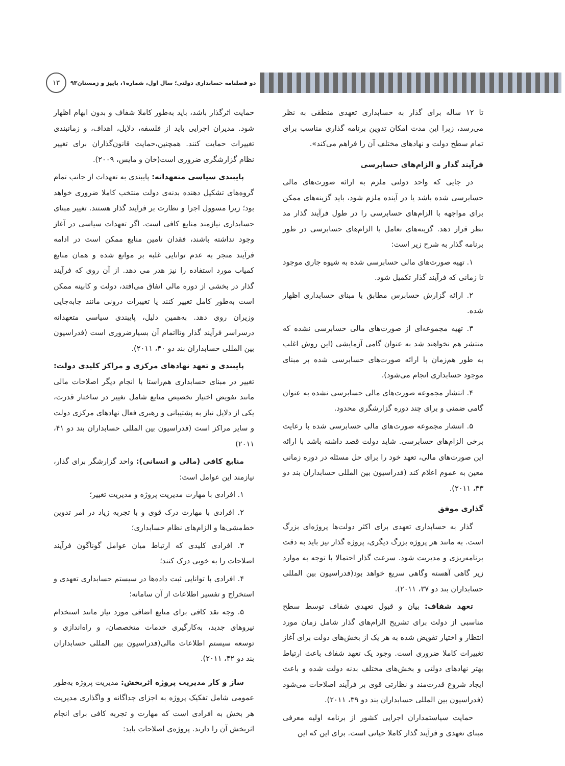دو فصلنامه حسابداری دولتی؛ سال اول، شماره۱، پاییز و زمستان۹۳
۱۳
تا ۱۲ ساله برای گذار به حسابداری تعهدی منطقی به نظر می‌رسد، زیرا این مدت امکان تدوین برنامه گذاری مناسب برای تمام سطح دولت و نهادهای مختلف آن را فراهم می‌کند».
فرآیند گذار و الزام‌های حسابرسی
در جایی که واحد دولتی ملزم به ارائه صورت‌های مالی حسابرسی شده باشد یا در آینده ملزم شود، باید گزینه‌های ممکن برای مواجهه با الزام‌های حسابرسی را در طول فرآیند گذار مد نظر قرار دهد. گزینه‌های تعامل با الزام‌های حسابرسی در طور برنامه گذار به شرح زیر است:
۱. تهیه صورت‌های مالی حسابرسی شده به شیوه جاری موجود تا زمانی که فرآیند گذار تکمیل شود.
۲. ارائه گزارش حسابرس مطابق با مبنای حسابداری اظهار شده.
۳. تهیه مجموعه‌ای از صورت‌های مالی حسابرسی نشده که منتشر هم نخواهند شد به عنوان گامی آزمایشی (این روش اغلب به طور هم‌زمان با ارائه صورت‌های حسابرسی شده بر مبنای موجود حسابداری انجام می‌شود).
۴. انتشار مجموعه صورت‌های مالی حسابرسی نشده به عنوان گامی ضمنی و برای چند دوره گزارشگری محدود.
۵. انتشار مجموعه صورت‌های مالی حسابرسی شده با رعایت برخی الزام‌های حسابرسی. شاید دولت قصد داشته باشد با ارائه این صورت‌های مالی، تعهد خود را برای حل مسئله در دوره زمانی معین به عموم اعلام کند (فدراسیون بین المللی حسابداران بند دو ۳۳، ۲۰۱۱).
گذاری موفق
گذار به حسابداری تعهدی برای اکثر دولت‌ها پروژه‌ای بزرگ است. به مانند هر پروژه بزرگ دیگری، پروژه گذار نیز باید به دقت برنامه‌ریزی و مدیریت شود. سرعت گذار احتمالا با توجه به موارد زیر گاهی آهسته وگاهی سریع خواهد بود(فدراسیون بین المللی حسابداران بند دو ۳۷، ۲۰۱۱).
تعهد شفاف: بیان و قبول تعهدی شفاف توسط سطح مناسبی از دولت برای تشریح الزام‌های گذار شامل زمان مورد انتظار و اختیار تفویض شده به هر یک از بخش‌های دولت برای آغاز تغییرات کاملا ضروری است. وجود یک تعهد شفاف باعث ارتباط بهتر نهادهای دولتی و بخش‌های مختلف بدنه دولت شده و باعث ایجاد شروع قدرت‌مند و نظارتی قوی بر فرآیند اصلاحات می‌شود (فدراسیون بین المللی حسابداران بند دو ۳۹، ۲۰۱۱).
حمایت سیاستمداران اجرایی کشور از برنامه اولیه معرفی مبنای تعهدی و فرآیند گذار کاملا حیاتی است. برای این که این
حمایت اثرگذار باشد، باید به‌طور کاملا شفاف و بدون ابهام اظهار شود. مدیران اجرایی باید از فلسفه، دلایل، اهداف، و زمانبندی تغییرات حمایت کنند. همچنین،حمایت قانون‌گذاران برای تغییر نظام گزارشگری ضروری است(خان و مایس، ۲۰۰۹).
پایبندی سیاسی متعهدانه: پایبندی به تعهدات از جانب تمام گروه‌های تشکیل دهنده بدنه‌ی دولت منتخب کاملا ضروری خواهد بود؛ زیرا مسوول اجرا و نظارت بر فرآیند گذار هستند. تغییر مبنای حسابداری نیازمند منابع کافی است. اگر تعهدات سیاسی در آغاز وجود نداشته باشند، فقدان تامین منابع ممکن است در ادامه فرآیند منجر به عدم توانایی غلبه بر موانع شده و همان منابع کمیاب مورد استفاده را نیز هدر می دهد. از آن روی که فرآیند گذار در بخشی از دوره مالی اتفاق می‌افتد، دولت و کابینه ممکن است به‌طور کامل تغییر کنند یا تغییرات درونی مانند جابه‌جایی وزیران روی دهد. به‌همین دلیل، پایبندی سیاسی متعهدانه درسراسر فرآیند گذار وتااتمام آن بسیارضروری است (فدراسیون بین المللی حسابداران بند دو ۴۰، ۲۰۱۱).
پایبندی و تعهد نهادهای مرکزی و مراکز کلیدی دولت: تغییر در مبنای حسابداری هم‌راستا با انجام دیگر اصلاحات مالی مانند تفویض اختیار تخصیص منابع شامل تغییر در ساختار قدرت، یکی از دلایل نیاز به پشتیبانی و رهبری فعال نهادهای مرکزی دولت و سایر مراکز است (فدراسیون بین المللی حسابداران بند دو ۴۱، ۲۰۱۱)
منابع کافی (مالی و انسانی): واحد گزارشگر برای گذار، نیازمند این عوامل است:
۱. افرادی با مهارت مدیریت پروژه و مدیریت تغییر؛
۲. افرادی با مهارت درک قوی و با تجربه زیاد در امر تدوین خط‌مشی‌ها و الزام‌های نظام حسابداری؛
۳. افرادی کلیدی که ارتباط میان عوامل گوناگون فرآیند اصلاحات را به خوبی درک کنند؛
۴. افرادی با توانایی ثبت داده‌ها در سیستم حسابداری تعهدی و استخراج و تفسیر اطلاعات از آن سامانه؛
۵. وجه نقد کافی برای منابع اضافی مورد نیاز مانند استخدام نیروهای جدید، به‌کارگیری خدمات متخصصان، و راه‌اندازی و توسعه سیستم اطلاعات مالی(فدراسیون بین المللی حسابداران بند دو ۴۲، ۲۰۱۱).
ساز و کار مدیریت پروژه اثربخش: مدیریت پروژه به‌طور عمومی شامل تفکیک پروژه به اجزای جداگانه و واگذاری مدیریت هر بخش به افرادی است که مهارت و تجربه کافی برای انجام اثربخش آن را دارند. پروژه‌ی اصلاحات باید: